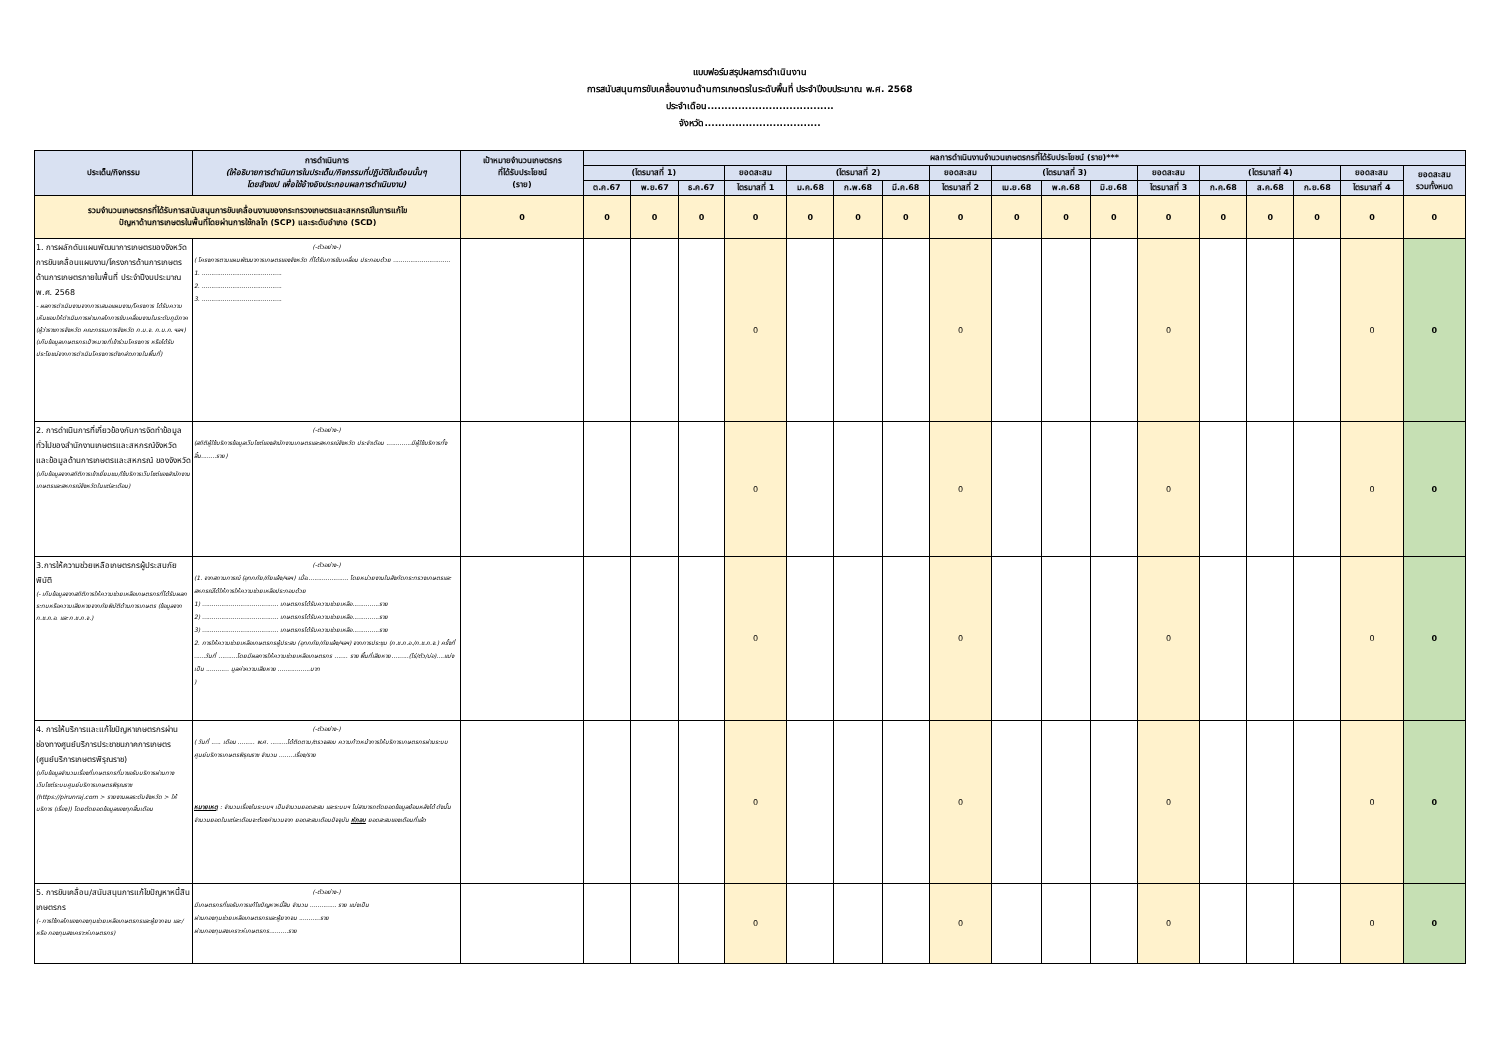แบบฟอร์มสรุปผลการดำเนินงาน
การสนับสนุนการขับเคลื่อนงานด้านการเกษตรในระดับพื้นที่ ประจำปีงบประมาณ พ.ศ. 2568
ประจำเดือน.....................................
จังหวัด..................................
| ประเด็น/กิจกรรม | การดำเนินการ (ให้อธิบายการดำเนินการในประเด็น/กิจกรรมที่ปฏิบัติในเดือนนั้นๆ โดยสังเขป เพื่อใช้อ้างอิงประกอบผลการดำเนินงาน) | เป้าหมายจำนวนเกษตรกร ที่ได้รับประโยชน์ (ราย) | ผลการดำเนินงานจำนวนเกษตรกรที่ได้รับประโยชน์ (ราย)*** | | | | | | | | | | | | | | | | |
| --- | --- | --- | --- | --- | --- | --- | --- | --- | --- | --- | --- | --- | --- | --- | --- | --- | --- | --- | --- |
| | | | (ไตรมาสที่ 1) | | | ยอดสะสม | (ไตรมาสที่ 2) | | | ยอดสะสม | (ไตรมาสที่ 3) | | | ยอดสะสม | (ไตรมาสที่ 4) | | | ยอดสะสม | ยอดสะสม รวมทั้งหมด |
| | | | ต.ค.67 | พ.ย.67 | ธ.ค.67 | ไตรมาสที่ 1 | ม.ค.68 | ก.พ.68 | มี.ค.68 | ไตรมาสที่ 2 | เม.ย.68 | พ.ค.68 | มิ.ย.68 | ไตรมาสที่ 3 | ก.ค.68 | ส.ค.68 | ก.ย.68 | ไตรมาสที่ 4 | |
| รวมจำนวนเกษตรกรที่ได้รับการสนับสนุนการขับเคลื่อนงานของกระทรวงเกษตรและสหกรณ์ในการแก้ไข ปัญหาด้านการเกษตรในพื้นที่โดยผ่านการใช้กลไก (SCP) และระดับอำเภอ (SCD) | | 0 | 0 | 0 | 0 | 0 | 0 | 0 | 0 | 0 | 0 | 0 | 0 | 0 | 0 | 0 | 0 | 0 | 0 |
| 1. การผลักดันแผนพัฒนาการเกษตรของจังหวัด การขับเคลื่อนแผนงาน/โครงการด้านการเกษตรด้านการเกษตรภายในพื้นที่ ประจำปีงบประมาณ พ.ศ. 2568 - ผลการดำเนินงานจากการเสนอแผนงาน/โครงการ ได้รับความเห็นชอบให้ดำเนินการผ่านกลไกการขับเคลื่อนงานในระดับภูมิภาค (ผู้ว่าราชการจังหวัด คณะกรรมการจังหวัด ก.บ.จ. ก.บ.ก. ฯลฯ) (เก็บข้อมูลเกษตรกรเป้าหมายที่เข้าร่วมโครงการ หรือได้รับประโยชน์จากการดำเนินโครงการดังกล่าวภายในพื้นที่) | (-ตัวอย่าง-) ( โครงการตามแผนพัฒนาการเกษตรของจังหวัด ที่ได้รับการขับเคลื่อน ประกอบด้วย .............................. 1. .......................................... 2. .......................................... 3. .......................................... | | | | | 0 | | | | 0 | | | | 0 | | | | 0 | 0 |
| 2. การดำเนินการที่เกี่ยวข้องกับการจัดทำข้อมูลทั่วไปของสำนักงานเกษตรและสหกรณ์จังหวัด และข้อมูลด้านการเกษตรและสหกรณ์ ของจังหวัด (เก็บข้อมูลจากสถิติการเข้าเยี่ยมชม/ใช้บริการเว็บไซต์ของสำนักงานเกษตรและสหกรณ์จังหวัดในแต่ละเดือน) | (-ตัวอย่าง-) (สถิติผู้ใช้บริการข้อมูลเว็บไซต์ของสำนักงานเกษตรและสหกรณ์จังหวัด ประจำเดือน .............มีผู้ใช้บริการทั้งสิ้น........ราย) | | | | | 0 | | | | 0 | | | | 0 | | | | 0 | 0 |
| 3.การให้ความช่วยเหลือเกษตรกรผู้ประสบภัยพิบัติ (- เก็บข้อมูลจากสถิติการให้ความช่วยเหลือเกษตรกรที่ได้รับผลกระทบหรือความเสียหายจากภัยพิบัติด้านการเกษตร (ข้อมูลจาก ก.ช.ภ.อ. และ ก.ช.ภ.จ.) | (-ตัวอย่าง-) (1. จากสถานการณ์ (อุทกภัย/ภัยแล้ง/ฯลฯ) เมื่อ...................... โดยหน่วยงานในสังกัดกระทรวงเกษตรและสหกรณ์ได้ให้การให้ความช่วยเหลือประกอบด้วย 1) ........................................ เกษตรกรได้รับความช่วยเหลือ..............ราย 2) ........................................ เกษตรกรได้รับความช่วยเหลือ..............ราย 3) ........................................ เกษตรกรได้รับความช่วยเหลือ..............ราย 2. การให้ความช่วยเหลือเกษตรกรผู้ประสบ (อุทกภัย/ภัยแล้ง/ฯลฯ) จากการประชุม (ก.ช.ภ.อ./ก.ช.ภ.จ.) ครั้งที่ ......วันที่ ..........โดยมีผลการให้ความช่วยเหลือเกษตรกร ....... ราย พื้นที่เสียหาย.........(ไร่/ตัว/บ่อ)....แบ่งเป็น ............ มูลค่าความเสียหาย .................บาท ) | | | | | 0 | | | | 0 | | | | 0 | | | | 0 | 0 |
| 4. การให้บริการและแก้ไขปัญหาเกษตรกรผ่านช่องทางศูนย์บริการประชาชนภาคการเกษตร (ศูนย์บริการเกษตรพิรุณราช) (เก็บข้อมูลจำนวนเรื่องที่เกษตรกรที่มาขอรับบริการผ่านทางเว็บไซต์ระบบศูนย์บริการเกษตรพิรุณราช (https://pirunraj.com > รายงานผลระดับจังหวัด > ให้บริการ (เรื่อง)) โดยตัดยอดข้อมูลของทุกสิ้นเดือน | (-ตัวอย่าง-) ( วันที่ ..... เดือน ......... พ.ศ. .........ได้ติดตาม/ตรวจสอบ ความก้าวหน้าการให้บริการเกษตรกรผ่านระบบศูนย์บริการเกษตรพิรุณราช จำนวน ........เรื่อง/ราย หมายเหตุ : จำนวนเรื่องในระบบฯ เป็นจำนวนยอดสะสม และระบบฯ ไม่สามารถตัดยอดข้อมูลย้อนหลังได้ ดังนั้น จำนวนยอดในแต่ละเดือนจะต้องคำนวนจาก ยอดสะสมเดือนปัจจุบัน หักลบ ยอดสะสมของเดือนที่แล้ว | | | | | 0 | | | | 0 | | | | 0 | | | | 0 | 0 |
| 5. การขับเคลื่อน/สนับสนุนการแก้ไขปัญหาหนี้สินเกษตรกร (- การใช้กลไกของกองทุนช่วยเหลือเกษตรกรและผู้ยากจน และ/หรือ กองทุนสงเคราะห์เกษตรกร) | (-ตัวอย่าง-) มีเกษตรกรที่ขอรับการแก้ไขปัญหาหนี้สิน จำนวน .............. ราย แบ่งเป็น ผ่านกองทุนช่วยเหลือเกษตรกรและผู้ยากจน ...........ราย ผ่านกองทุนสงเคราะห์เกษตรกร..........ราย | | | | | 0 | | | | 0 | | | | 0 | | | | 0 | 0 |